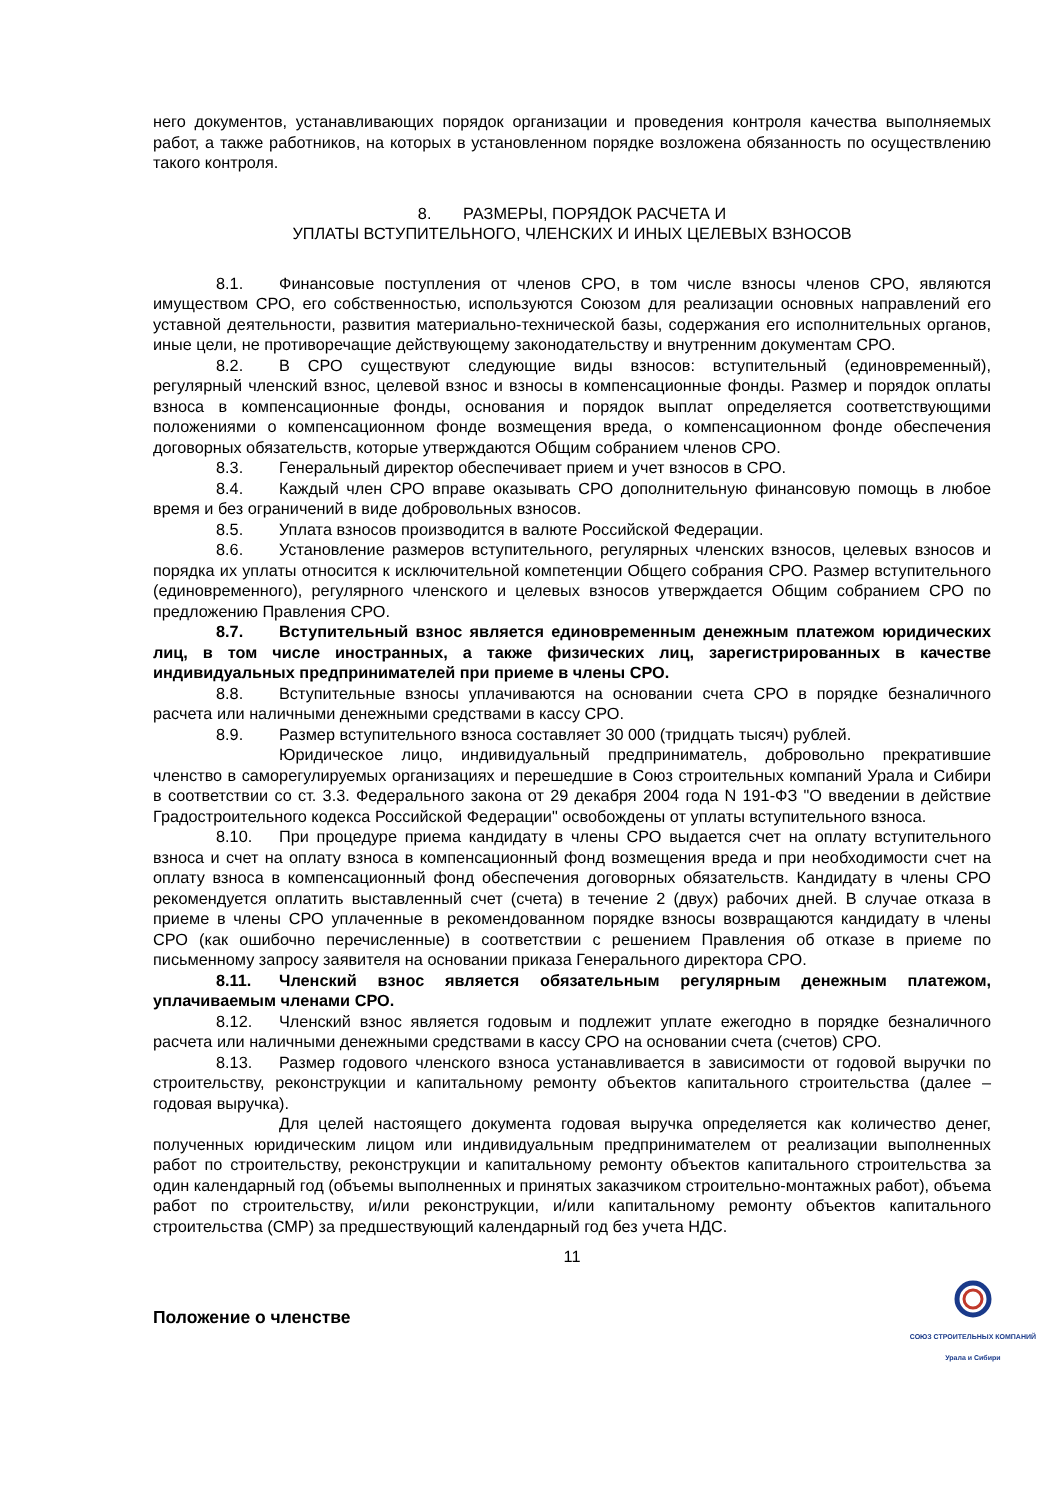него документов, устанавливающих порядок организации и проведения контроля качества выполняемых работ, а также работников, на которых в установленном порядке возложена обязанность по осуществлению такого контроля.
8. РАЗМЕРЫ, ПОРЯДОК РАСЧЕТА И
УПЛАТЫ ВСТУПИТЕЛЬНОГО, ЧЛЕНСКИХ И ИНЫХ ЦЕЛЕВЫХ ВЗНОСОВ
8.1. Финансовые поступления от членов СРО, в том числе взносы членов СРО, являются имуществом СРО, его собственностью, используются Союзом для реализации основных направлений его уставной деятельности, развития материально-технической базы, содержания его исполнительных органов, иные цели, не противоречащие действующему законодательству и внутренним документам СРО.
8.2. В СРО существуют следующие виды взносов: вступительный (единовременный), регулярный членский взнос, целевой взнос и взносы в компенсационные фонды. Размер и порядок оплаты взноса в компенсационные фонды, основания и порядок выплат определяется соответствующими положениями о компенсационном фонде возмещения вреда, о компенсационном фонде обеспечения договорных обязательств, которые утверждаются Общим собранием членов СРО.
8.3. Генеральный директор обеспечивает прием и учет взносов в СРО.
8.4. Каждый член СРО вправе оказывать СРО дополнительную финансовую помощь в любое время и без ограничений в виде добровольных взносов.
8.5. Уплата взносов производится в валюте Российской Федерации.
8.6. Установление размеров вступительного, регулярных членских взносов, целевых взносов и порядка их уплаты относится к исключительной компетенции Общего собрания СРО. Размер вступительного (единовременного), регулярного членского и целевых взносов утверждается Общим собранием СРО по предложению Правления СРО.
8.7. Вступительный взнос является единовременным денежным платежом юридических лиц, в том числе иностранных, а также физических лиц, зарегистрированных в качестве индивидуальных предпринимателей при приеме в члены СРО.
8.8. Вступительные взносы уплачиваются на основании счета СРО в порядке безналичного расчета или наличными денежными средствами в кассу СРО.
8.9. Размер вступительного взноса составляет 30 000 (тридцать тысяч) рублей.
Юридическое лицо, индивидуальный предприниматель, добровольно прекратившие членство в саморегулируемых организациях и перешедшие в Союз строительных компаний Урала и Сибири в соответствии со ст. 3.3. Федерального закона от 29 декабря 2004 года N 191-ФЗ "О введении в действие Градостроительного кодекса Российской Федерации" освобождены от уплаты вступительного взноса.
8.10. При процедуре приема кандидату в члены СРО выдается счет на оплату вступительного взноса и счет на оплату взноса в компенсационный фонд возмещения вреда и при необходимости счет на оплату взноса в компенсационный фонд обеспечения договорных обязательств. Кандидату в члены СРО рекомендуется оплатить выставленный счет (счета) в течение 2 (двух) рабочих дней. В случае отказа в приеме в члены СРО уплаченные в рекомендованном порядке взносы возвращаются кандидату в члены СРО (как ошибочно перечисленные) в соответствии с решением Правления об отказе в приеме по письменному запросу заявителя на основании приказа Генерального директора СРО.
8.11. Членский взнос является обязательным регулярным денежным платежом, уплачиваемым членами СРО.
8.12. Членский взнос является годовым и подлежит уплате ежегодно в порядке безналичного расчета или наличными денежными средствами в кассу СРО на основании счета (счетов) СРО.
8.13. Размер годового членского взноса устанавливается в зависимости от годовой выручки по строительству, реконструкции и капитальному ремонту объектов капитального строительства (далее – годовая выручка).
Для целей настоящего документа годовая выручка определяется как количество денег, полученных юридическим лицом или индивидуальным предпринимателем от реализации выполненных работ по строительству, реконструкции и капитальному ремонту объектов капитального строительства за один календарный год (объемы выполненных и принятых заказчиком строительно-монтажных работ), объема работ по строительству, и/или реконструкции, и/или капитальному ремонту объектов капитального строительства (СМР) за предшествующий календарный год без учета НДС.
11
Положение о членстве
СОЮЗ СТРОИТЕЛЬНЫХ КОМПАНИЙ
Урала и Сибири